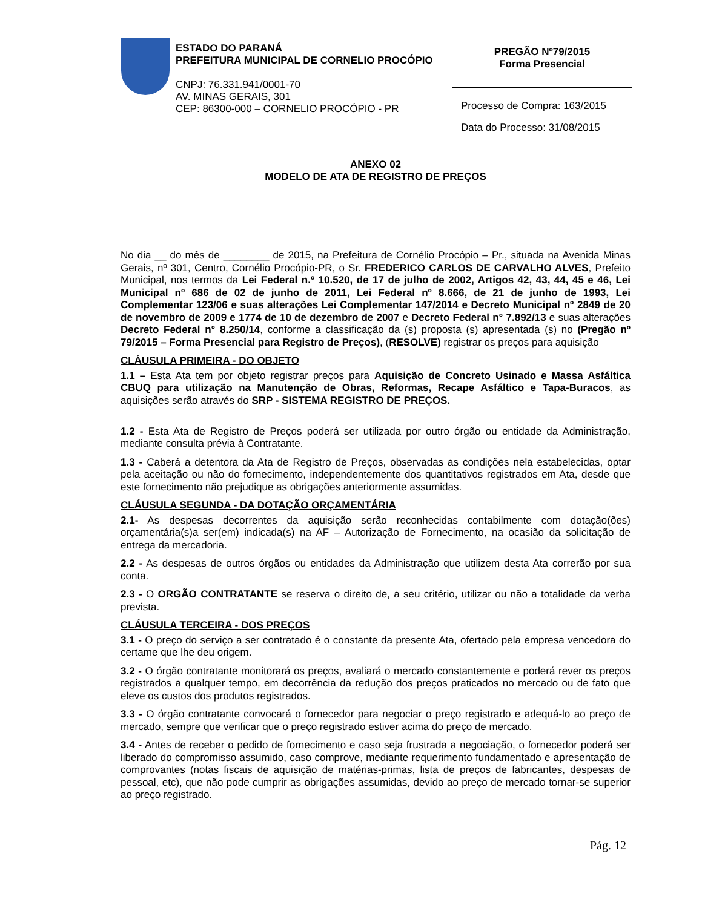| ESTADO DO PARANÁ PREFEITURA MUNICIPAL DE CORNELIO PROCÓPIO CNPJ: 76.331.941/0001-70 AV. MINAS GERAIS, 301 CEP: 86300-000 – CORNELIO PROCÓPIO - PR | PREGÃO Nº79/2015 Forma Presencial |
| | Processo de Compra: 163/2015 Data do Processo: 31/08/2015 |
ANEXO 02
MODELO DE ATA DE REGISTRO DE PREÇOS
No dia __ do mês de ________ de 2015, na Prefeitura de Cornélio Procópio – Pr., situada na Avenida Minas Gerais, nº 301, Centro, Cornélio Procópio-PR, o Sr. FREDERICO CARLOS DE CARVALHO ALVES, Prefeito Municipal, nos termos da Lei Federal n.º 10.520, de 17 de julho de 2002, Artigos 42, 43, 44, 45 e 46, Lei Municipal nº 686 de 02 de junho de 2011, Lei Federal nº 8.666, de 21 de junho de 1993, Lei Complementar 123/06 e suas alterações Lei Complementar 147/2014 e Decreto Municipal nº 2849 de 20 de novembro de 2009 e 1774 de 10 de dezembro de 2007 e Decreto Federal n° 7.892/13 e suas alterações Decreto Federal n° 8.250/14, conforme a classificação da (s) proposta (s) apresentada (s) no (Pregão nº 79/2015 – Forma Presencial para Registro de Preços), (RESOLVE) registrar os preços para aquisição
CLÁUSULA PRIMEIRA - DO OBJETO
1.1 – Esta Ata tem por objeto registrar preços para Aquisição de Concreto Usinado e Massa Asfáltica CBUQ para utilização na Manutenção de Obras, Reformas, Recape Asfáltico e Tapa-Buracos, as aquisições serão através do SRP - SISTEMA REGISTRO DE PREÇOS.
1.2 - Esta Ata de Registro de Preços poderá ser utilizada por outro órgão ou entidade da Administração, mediante consulta prévia à Contratante.
1.3 - Caberá a detentora da Ata de Registro de Preços, observadas as condições nela estabelecidas, optar pela aceitação ou não do fornecimento, independentemente dos quantitativos registrados em Ata, desde que este fornecimento não prejudique as obrigações anteriormente assumidas.
CLÁUSULA SEGUNDA - DA DOTAÇÃO ORÇAMENTÁRIA
2.1- As despesas decorrentes da aquisição serão reconhecidas contabilmente com dotação(ões) orçamentária(s)a ser(em) indicada(s) na AF – Autorização de Fornecimento, na ocasião da solicitação de entrega da mercadoria.
2.2 - As despesas de outros órgãos ou entidades da Administração que utilizem desta Ata correrão por sua conta.
2.3 - O ORGÃO CONTRATANTE se reserva o direito de, a seu critério, utilizar ou não a totalidade da verba prevista.
CLÁUSULA TERCEIRA - DOS PREÇOS
3.1 - O preço do serviço a ser contratado é o constante da presente Ata, ofertado pela empresa vencedora do certame que lhe deu origem.
3.2 - O órgão contratante monitorará os preços, avaliará o mercado constantemente e poderá rever os preços registrados a qualquer tempo, em decorrência da redução dos preços praticados no mercado ou de fato que eleve os custos dos produtos registrados.
3.3 - O órgão contratante convocará o fornecedor para negociar o preço registrado e adequá-lo ao preço de mercado, sempre que verificar que o preço registrado estiver acima do preço de mercado.
3.4 - Antes de receber o pedido de fornecimento e caso seja frustrada a negociação, o fornecedor poderá ser liberado do compromisso assumido, caso comprove, mediante requerimento fundamentado e apresentação de comprovantes (notas fiscais de aquisição de matérias-primas, lista de preços de fabricantes, despesas de pessoal, etc), que não pode cumprir as obrigações assumidas, devido ao preço de mercado tornar-se superior ao preço registrado.
Pág. 12